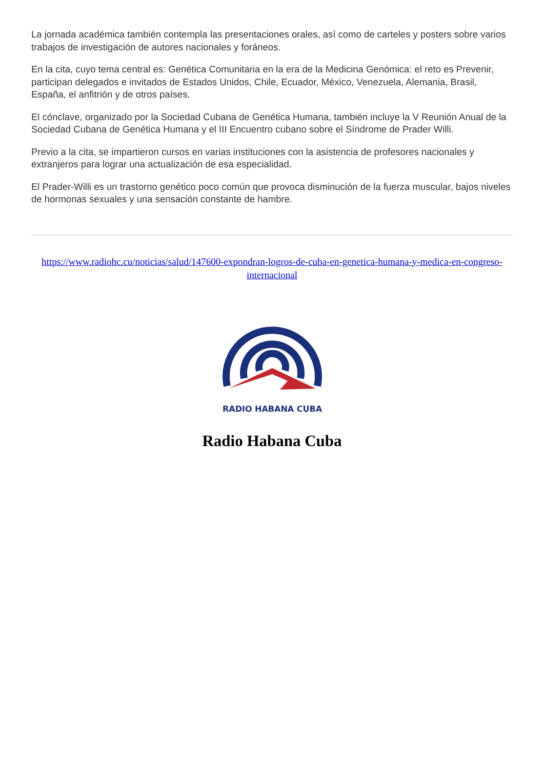La jornada académica también contempla las presentaciones orales, así como de carteles y posters sobre varios trabajos de investigación de autores nacionales y foráneos.
En la cita, cuyo tema central es: Genética Comunitaria en la era de la Medicina Genómica: el reto es Prevenir, participan delegados e invitados de Estados Unidos, Chile, Ecuador, México, Venezuela, Alemania, Brasil, España, el anfitrión y de otros países.
El cónclave, organizado por la Sociedad Cubana de Genética Humana, también incluye la V Reunión Anual de la Sociedad Cubana de Genética Humana y el III Encuentro cubano sobre el Síndrome de Prader Willi.
Previo a la cita, se impartieron cursos en varias instituciones con la asistencia de profesores nacionales y extranjeros para lograr una actualización de esa especialidad.
El Prader-Willi es un trastorno genético poco común que provoca disminución de la fuerza muscular, bajos niveles de hormonas sexuales y una sensación constante de hambre.
https://www.radiohc.cu/noticias/salud/147600-expondran-logros-de-cuba-en-genetica-humana-y-medica-en-congreso-internacional
RADIO HABANA CUBA
Radio Habana Cuba